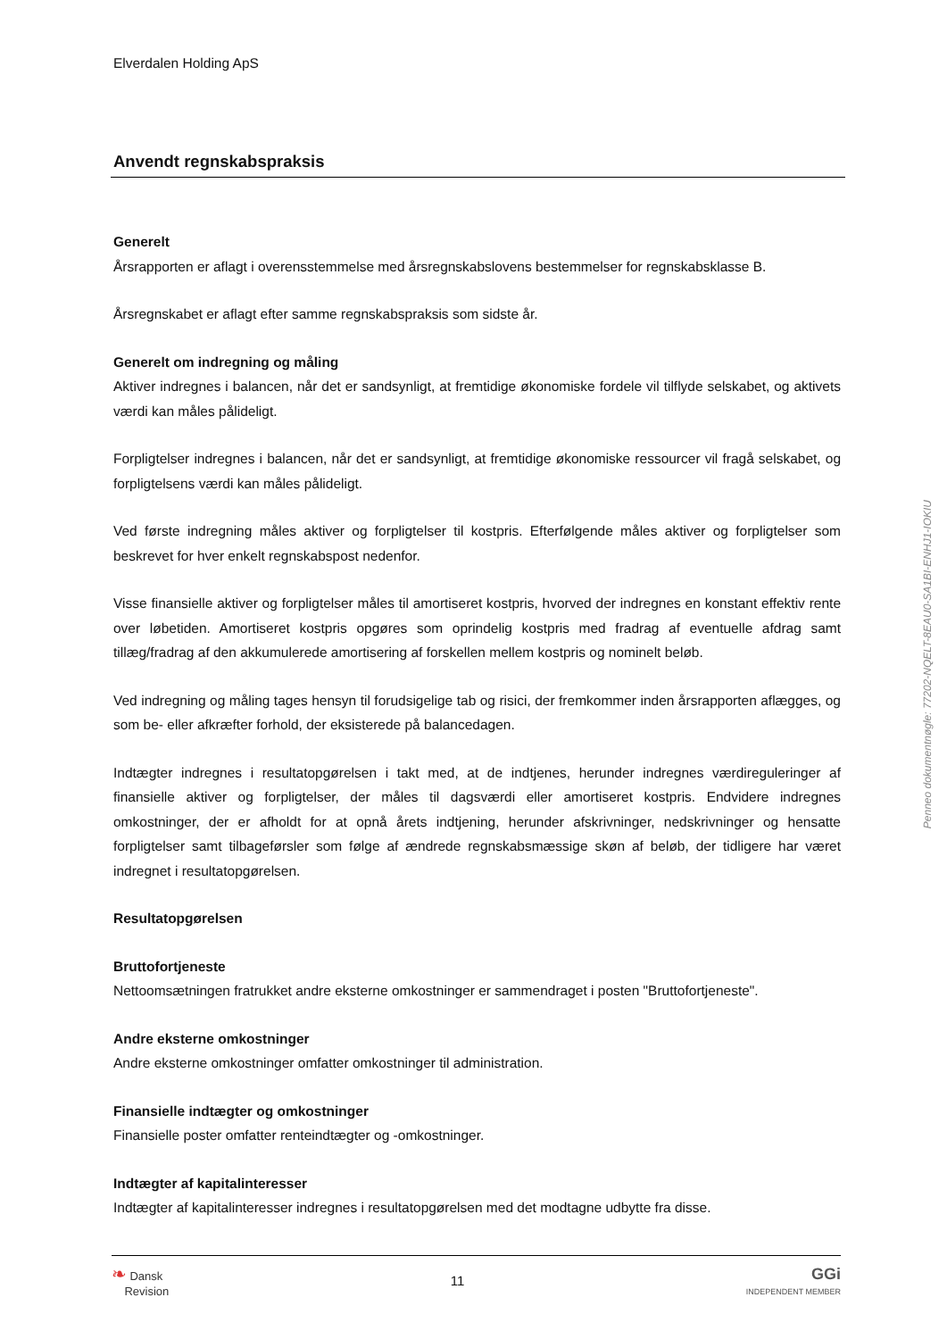Elverdalen Holding ApS
Anvendt regnskabspraksis
Generelt
Årsrapporten er aflagt i overensstemmelse med årsregnskabslovens bestemmelser for regnskabsklasse B.
Årsregnskabet er aflagt efter samme regnskabspraksis som sidste år.
Generelt om indregning og måling
Aktiver indregnes i balancen, når det er sandsynligt, at fremtidige økonomiske fordele vil tilflyde selskabet, og aktivets værdi kan måles pålideligt.
Forpligtelser indregnes i balancen, når det er sandsynligt, at fremtidige økonomiske ressourcer vil fragå selskabet, og forpligtelsens værdi kan måles pålideligt.
Ved første indregning måles aktiver og forpligtelser til kostpris. Efterfølgende måles aktiver og forpligtelser som beskrevet for hver enkelt regnskabspost nedenfor.
Visse finansielle aktiver og forpligtelser måles til amortiseret kostpris, hvorved der indregnes en konstant effektiv rente over løbetiden. Amortiseret kostpris opgøres som oprindelig kostpris med fradrag af eventuelle afdrag samt tillæg/fradrag af den akkumulerede amortisering af forskellen mellem kostpris og nominelt beløb.
Ved indregning og måling tages hensyn til forudsigelige tab og risici, der fremkommer inden årsrapporten aflægges, og som be- eller afkræfter forhold, der eksisterede på balancedagen.
Indtægter indregnes i resultatopgørelsen i takt med, at de indtjenes, herunder indregnes værdireguleringer af finansielle aktiver og forpligtelser, der måles til dagsværdi eller amortiseret kostpris. Endvidere indregnes omkostninger, der er afholdt for at opnå årets indtjening, herunder afskrivninger, nedskrivninger og hensatte forpligtelser samt tilbageførsler som følge af ændrede regnskabsmæssige skøn af beløb, der tidligere har været indregnet i resultatopgørelsen.
Resultatopgørelsen
Bruttofortjeneste
Nettoomsætningen fratrukket andre eksterne omkostninger er sammendraget i posten "Bruttofortjeneste".
Andre eksterne omkostninger
Andre eksterne omkostninger omfatter omkostninger til administration.
Finansielle indtægter og omkostninger
Finansielle poster omfatter renteindtægter og -omkostninger.
Indtægter af kapitalinteresser
Indtægter af kapitalinteresser indregnes i resultatopgørelsen med det modtagne udbytte fra disse.
Penneo dokumentnøgle: 77202-NQELT-8EAU0-SA1BI-ENHJ1-IOKIU
❧ Dansk
Revision
11
GGi
INDEPENDENT MEMBER